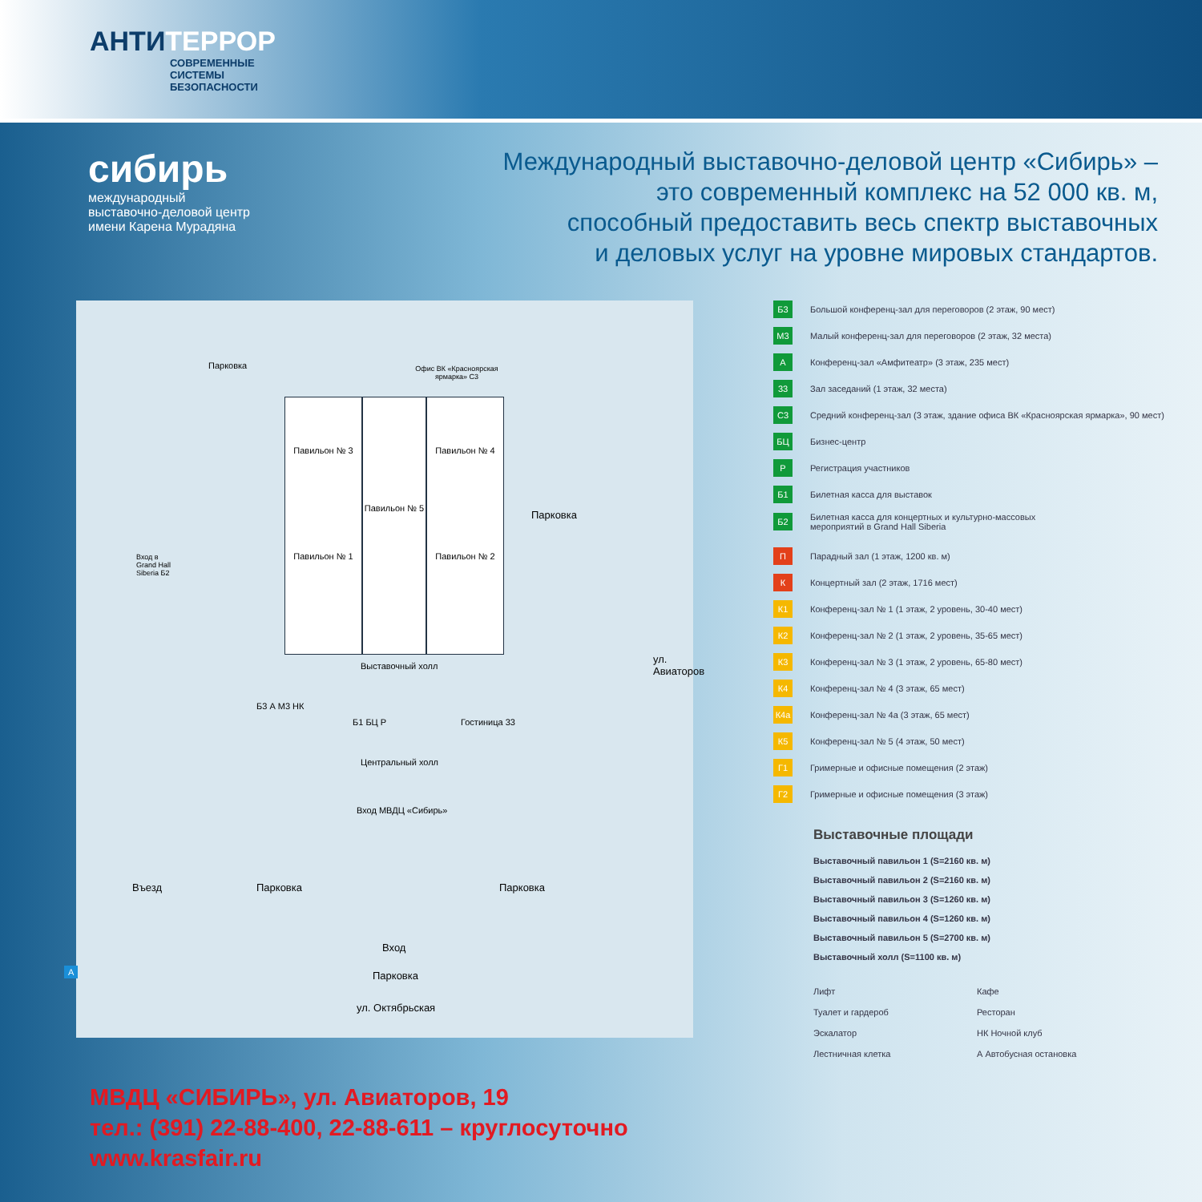АНТИТЕРРОР
СОВРЕМЕННЫЕ
СИСТЕМЫ
БЕЗОПАСНОСТИ
сибирь
международный
выставочно-деловой центр
имени Карена Мурадяна
Международный выставочно-деловой центр «Сибирь» –
это современный комплекс на 52 000 кв. м,
способный предоставить весь спектр выставочных
и деловых услуг на уровне мировых стандартов.
Парковка
Павильон № 3
Павильон № 1
Павильон № 5
Павильон № 4
Павильон № 2
Офис ВК «Красноярская ярмарка» С3
Парковка
Вход в
Grand Hall
Siberia Б2
Выставочный холл
Б3 А М3 НК
Б1 БЦ Р Гостиница 33
Центральный холл
Вход МВДЦ «Сибирь»
Въезд Парковка Парковка
Вход
Парковка
ул. Октябрьская
ул. Авиаторов
А
Б3 Большой конференц-зал для переговоров (2 этаж, 90 мест)
М3 Малый конференц-зал для переговоров (2 этаж, 32 места)
А Конференц-зал «Амфитеатр» (3 этаж, 235 мест)
33 Зал заседаний (1 этаж, 32 места)
С3 Средний конференц-зал (3 этаж, здание офиса ВК «Красноярская ярмарка», 90 мест)
БЦ Бизнес-центр
Р Регистрация участников
Б1 Билетная касса для выставок
Б2 Билетная касса для концертных и культурно-массовых
мероприятий в Grand Hall Siberia
П Парадный зал (1 этаж, 1200 кв. м)
К Концертный зал (2 этаж, 1716 мест)
К1 Конференц-зал № 1 (1 этаж, 2 уровень, 30-40 мест)
К2 Конференц-зал № 2 (1 этаж, 2 уровень, 35-65 мест)
К3 Конференц-зал № 3 (1 этаж, 2 уровень, 65-80 мест)
К4 Конференц-зал № 4 (3 этаж, 65 мест)
К4а Конференц-зал № 4а (3 этаж, 65 мест)
К5 Конференц-зал № 5 (4 этаж, 50 мест)
Г1 Гримерные и офисные помещения (2 этаж)
Г2 Гримерные и офисные помещения (3 этаж)
Выставочные площади
Выставочный павильон 1 (S=2160 кв. м)
Выставочный павильон 2 (S=2160 кв. м)
Выставочный павильон 3 (S=1260 кв. м)
Выставочный павильон 4 (S=1260 кв. м)
Выставочный павильон 5 (S=2700 кв. м)
Выставочный холл (S=1100 кв. м)
Лифт
Кафе
Туалет и гардероб
Ресторан
Эскалатор
НК Ночной клуб
Лестничная клетка
А Автобусная остановка
МВДЦ «СИБИРЬ», ул. Авиаторов, 19
тел.: (391) 22-88-400, 22-88-611 – круглосуточно
www.krasfair.ru